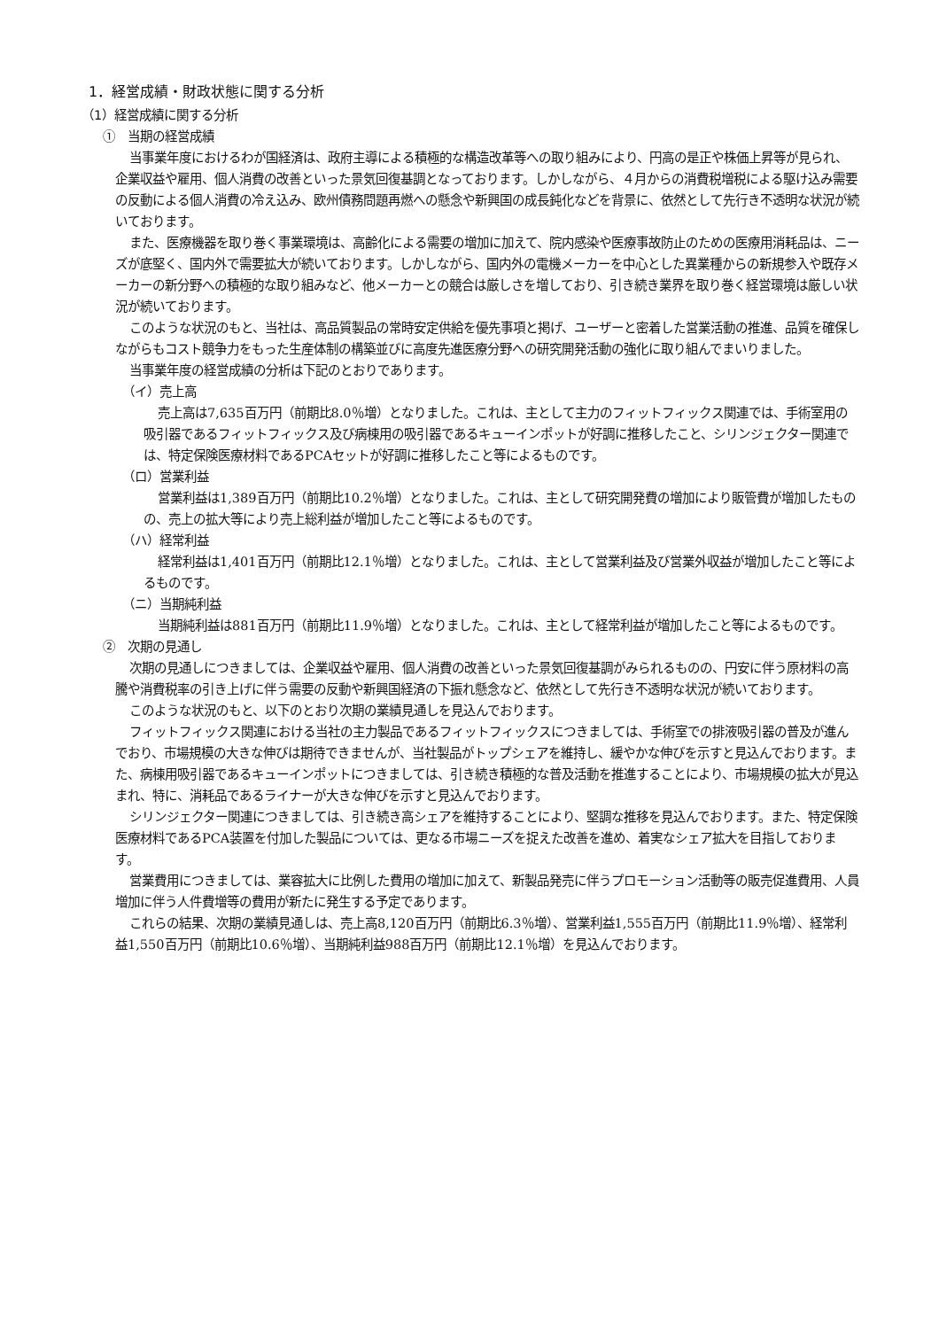1．経営成績・財政状態に関する分析
（1）経営成績に関する分析
①　当期の経営成績
当事業年度におけるわが国経済は、政府主導による積極的な構造改革等への取り組みにより、円高の是正や株価上昇等が見られ、企業収益や雇用、個人消費の改善といった景気回復基調となっております。しかしながら、４月からの消費税増税による駆け込み需要の反動による個人消費の冷え込み、欧州債務問題再燃への懸念や新興国の成長鈍化などを背景に、依然として先行き不透明な状況が続いております。
また、医療機器を取り巻く事業環境は、高齢化による需要の増加に加えて、院内感染や医療事故防止のための医療用消耗品は、ニーズが底堅く、国内外で需要拡大が続いております。しかしながら、国内外の電機メーカーを中心とした異業種からの新規参入や既存メーカーの新分野への積極的な取り組みなど、他メーカーとの競合は厳しさを増しており、引き続き業界を取り巻く経営環境は厳しい状況が続いております。
このような状況のもと、当社は、高品質製品の常時安定供給を優先事項と掲げ、ユーザーと密着した営業活動の推進、品質を確保しながらもコスト競争力をもった生産体制の構築並びに高度先進医療分野への研究開発活動の強化に取り組んでまいりました。
当事業年度の経営成績の分析は下記のとおりであります。
（イ）売上高
売上高は7,635百万円（前期比8.0％増）となりました。これは、主として主力のフィットフィックス関連では、手術室用の吸引器であるフィットフィックス及び病棟用の吸引器であるキューインポットが好調に推移したこと、シリンジェクター関連では、特定保険医療材料であるPCAセットが好調に推移したこと等によるものです。
（ロ）営業利益
営業利益は1,389百万円（前期比10.2％増）となりました。これは、主として研究開発費の増加により販管費が増加したものの、売上の拡大等により売上総利益が増加したこと等によるものです。
（ハ）経常利益
経常利益は1,401百万円（前期比12.1％増）となりました。これは、主として営業利益及び営業外収益が増加したこと等によるものです。
（ニ）当期純利益
当期純利益は881百万円（前期比11.9％増）となりました。これは、主として経常利益が増加したこと等によるものです。
②　次期の見通し
次期の見通しにつきましては、企業収益や雇用、個人消費の改善といった景気回復基調がみられるものの、円安に伴う原材料の高騰や消費税率の引き上げに伴う需要の反動や新興国経済の下振れ懸念など、依然として先行き不透明な状況が続いております。
このような状況のもと、以下のとおり次期の業績見通しを見込んでおります。
フィットフィックス関連における当社の主力製品であるフィットフィックスにつきましては、手術室での排液吸引器の普及が進んでおり、市場規模の大きな伸びは期待できませんが、当社製品がトップシェアを維持し、緩やかな伸びを示すと見込んでおります。また、病棟用吸引器であるキューインポットにつきましては、引き続き積極的な普及活動を推進することにより、市場規模の拡大が見込まれ、特に、消耗品であるライナーが大きな伸びを示すと見込んでおります。
シリンジェクター関連につきましては、引き続き高シェアを維持することにより、堅調な推移を見込んでおります。また、特定保険医療材料であるPCA装置を付加した製品については、更なる市場ニーズを捉えた改善を進め、着実なシェア拡大を目指しております。
営業費用につきましては、業容拡大に比例した費用の増加に加えて、新製品発売に伴うプロモーション活動等の販売促進費用、人員増加に伴う人件費増等の費用が新たに発生する予定であります。
これらの結果、次期の業績見通しは、売上高8,120百万円（前期比6.3％増）、営業利益1,555百万円（前期比11.9％増）、経常利益1,550百万円（前期比10.6％増）、当期純利益988百万円（前期比12.1％増）を見込んでおります。